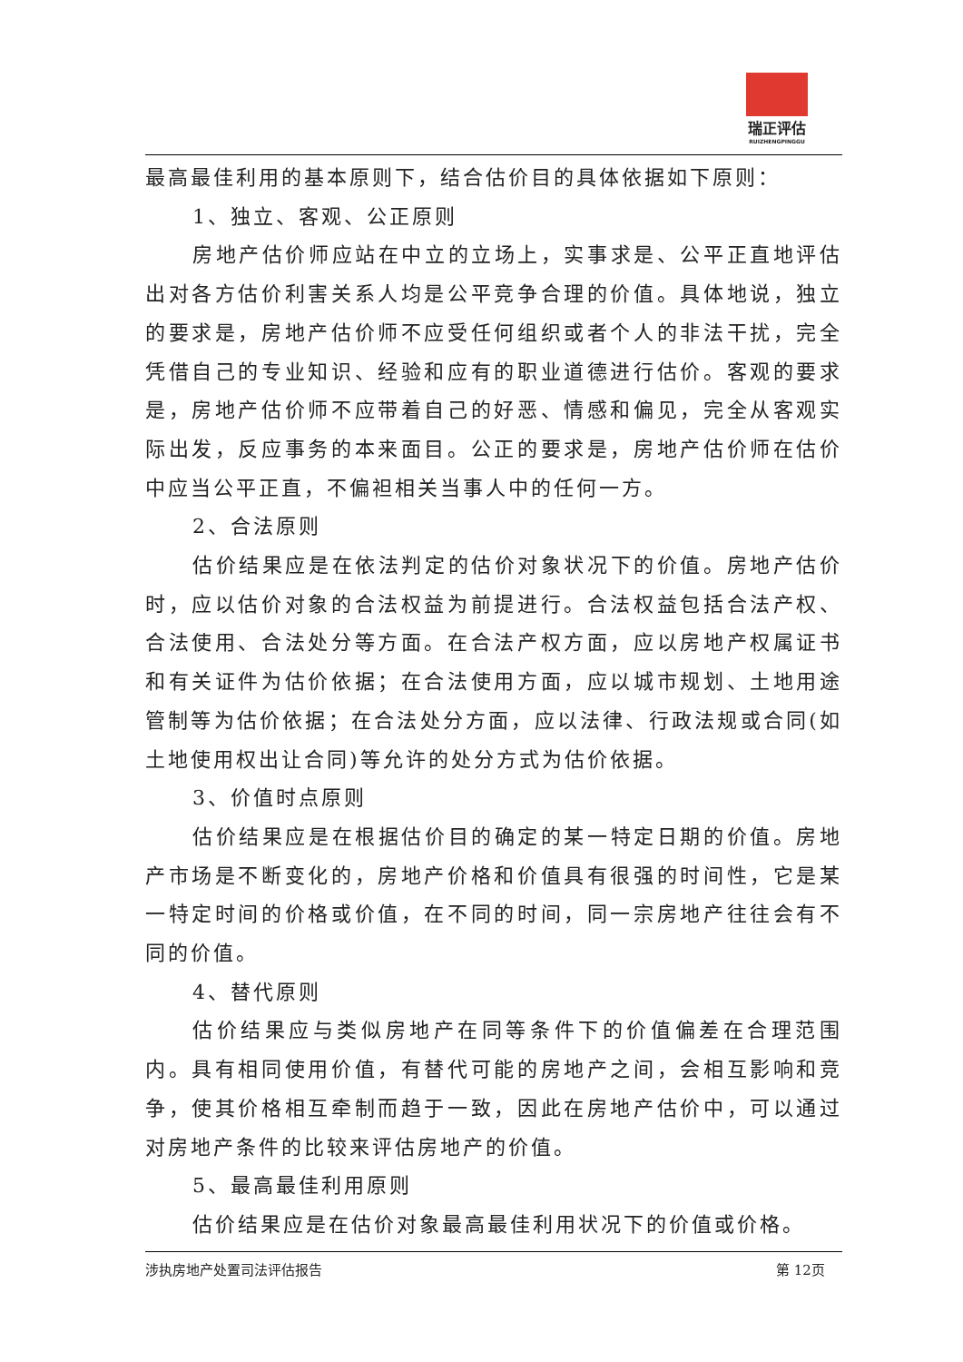瑞正评估
RUIZHENGPINGGU
最高最佳利用的基本原则下，结合估价目的具体依据如下原则：
1、独立、客观、公正原则
房地产估价师应站在中立的立场上，实事求是、公平正直地评估出对各方估价利害关系人均是公平竞争合理的价值。具体地说，独立的要求是，房地产估价师不应受任何组织或者个人的非法干扰，完全凭借自己的专业知识、经验和应有的职业道德进行估价。客观的要求是，房地产估价师不应带着自己的好恶、情感和偏见，完全从客观实际出发，反应事务的本来面目。公正的要求是，房地产估价师在估价中应当公平正直，不偏袒相关当事人中的任何一方。
2、合法原则
估价结果应是在依法判定的估价对象状况下的价值。房地产估价时，应以估价对象的合法权益为前提进行。合法权益包括合法产权、合法使用、合法处分等方面。在合法产权方面，应以房地产权属证书和有关证件为估价依据；在合法使用方面，应以城市规划、土地用途管制等为估价依据；在合法处分方面，应以法律、行政法规或合同(如土地使用权出让合同)等允许的处分方式为估价依据。
3、价值时点原则
估价结果应是在根据估价目的确定的某一特定日期的价值。房地产市场是不断变化的，房地产价格和价值具有很强的时间性，它是某一特定时间的价格或价值，在不同的时间，同一宗房地产往往会有不同的价值。
4、替代原则
估价结果应与类似房地产在同等条件下的价值偏差在合理范围内。具有相同使用价值，有替代可能的房地产之间，会相互影响和竞争，使其价格相互牵制而趋于一致，因此在房地产估价中，可以通过对房地产条件的比较来评估房地产的价值。
5、最高最佳利用原则
估价结果应是在估价对象最高最佳利用状况下的价值或价格。
涉执房地产处置司法评估报告 第 12页